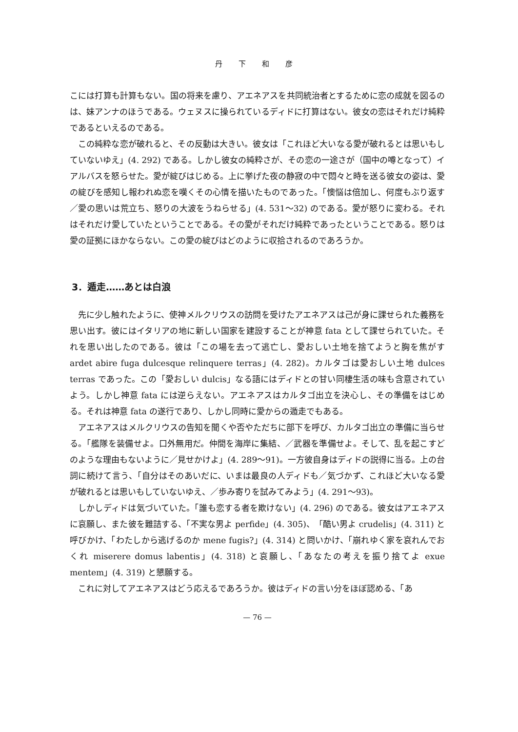丹 下 和 彦
こには打算も計算もない。国の将来を慮り、アエネアスを共同統治者とするために恋の成就を図るのは、妹アンナのほうである。ウェヌスに操られているディドに打算はない。彼女の恋はそれだけ純粋であるといえるのである。
この純粋な恋が破れると、その反動は大きい。彼女は「これほど大いなる愛が破れるとは思いもしていないゆえ」(4. 292) である。しかし彼女の純粋さが、その恋の一途さが（国中の噂となって）イアルバスを怒らせた。愛が綻びはじめる。上に挙げた夜の静寂の中で悶々と時を送る彼女の姿は、愛の綻びを感知し報われぬ恋を嘆くその心情を描いたものであった。「懊悩は倍加し、何度もぶり返す／愛の思いは荒立ち、怒りの大波をうねらせる」(4. 531～32) のである。愛が怒りに変わる。それはそれだけ愛していたということである。その愛がそれだけ純粋であったということである。怒りは愛の証拠にほかならない。この愛の綻びはどのように収拾されるのであろうか。
3．遁走……あとは白浪
先に少し触れたように、使神メルクリウスの訪問を受けたアエネアスは己が身に課せられた義務を思い出す。彼にはイタリアの地に新しい国家を建設することが神意 fata として課せられていた。それを思い出したのである。彼は「この場を去って逃亡し、愛おしい土地を捨てようと胸を焦がす ardet abire fuga dulcesque relinquere terras」(4. 282)。カルタゴは愛おしい土地 dulces terras であった。この「愛おしい dulcis」なる語にはディドとの甘い同棲生活の味も含意されていよう。しかし神意 fata には逆らえない。アエネアスはカルタゴ出立を決心し、その準備をはじめる。それは神意 fata の遂行であり、しかし同時に愛からの遁走でもある。
アエネアスはメルクリウスの告知を聞くや否やただちに部下を呼び、カルタゴ出立の準備に当らせる。「艦隊を装備せよ。口外無用だ。仲間を海岸に集結、／武器を準備せよ。そして、乱を起こすどのような理由もないように／見せかけよ」(4. 289～91)。一方彼自身はディドの説得に当る。上の台詞に続けて言う、「自分はそのあいだに、いまは最良の人ディドも／気づかず、これほど大いなる愛が破れるとは思いもしていないゆえ、／歩み寄りを試みてみよう」(4. 291～93)。
しかしディドは気づいていた。「誰も恋する者を欺けない」(4. 296) のである。彼女はアエネアスに哀願し、また彼を難詰する、「不実な男よ perfide」(4. 305)、「酷い男よ crudelis」(4. 311) と呼びかけ、「わたしから逃げるのか mene fugis?」(4. 314) と問いかけ、「崩れゆく家を哀れんでおくれ miserere domus labentis」(4. 318) と哀願し、「あなたの考えを振り捨てよ exue mentem」(4. 319) と懇願する。
これに対してアエネアスはどう応えるであろうか。彼はディドの言い分をほぼ認める、「あ
— 76 —